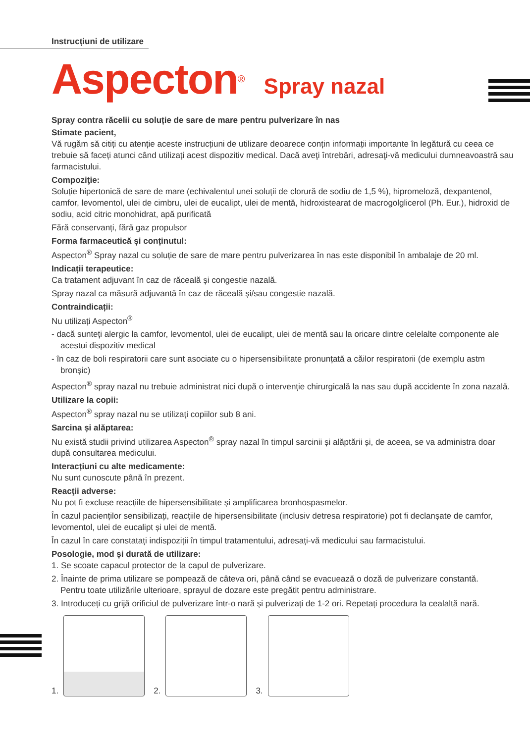Instrucțiuni de utilizare
Aspecton<sup>®</sup> Spray nazal
Spray contra răcelii cu soluție de sare de mare pentru pulverizare în nas
Stimate pacient,
Vă rugăm să citiți cu atenție aceste instrucțiuni de utilizare deoarece conțin informații importante în legătură cu ceea ce trebuie să faceți atunci când utilizați acest dispozitiv medical. Dacă aveţi întrebări, adresaţi-vă medicului dumneavoastră sau farmacistului.
Compoziţie:
Soluție hipertonică de sare de mare (echivalentul unei soluții de clorură de sodiu de 1,5 %), hipromeloză, dexpantenol, camfor, levomentol, ulei de cimbru, ulei de eucalipt, ulei de mentă, hidroxistearat de macrogolglicerol (Ph. Eur.), hidroxid de sodiu, acid citric monohidrat, apă purificată
Fără conservanți, fără gaz propulsor
Forma farmaceutică și conținutul:
Aspecton<sup>®</sup> Spray nazal cu soluție de sare de mare pentru pulverizarea în nas este disponibil în ambalaje de 20 ml.
Indicații terapeutice:
Ca tratament adjuvant în caz de răceală și congestie nazală.
Spray nazal ca măsură adjuvantă în caz de răceală și/sau congestie nazală.
Contraindicații:
Nu utilizați Aspecton<sup>®</sup>
- dacă sunteți alergic la camfor, levomentol, ulei de eucalipt, ulei de mentă sau la oricare dintre celelalte componente ale acestui dispozitiv medical
- în caz de boli respiratorii care sunt asociate cu o hipersensibilitate pronunțată a căilor respiratorii (de exemplu astm bronșic)
Aspecton<sup>®</sup> spray nazal nu trebuie administrat nici după o intervenție chirurgicală la nas sau după accidente în zona nazală.
Utilizare la copii:
Aspecton<sup>®</sup> spray nazal nu se utilizaţi copiilor sub 8 ani.
Sarcina și alăptarea:
Nu există studii privind utilizarea Aspecton<sup>®</sup> spray nazal în timpul sarcinii și alăptării și, de aceea, se va administra doar după consultarea medicului.
Interacțiuni cu alte medicamente:
Nu sunt cunoscute până în prezent.
Reacţii adverse:
Nu pot fi excluse reacțiile de hipersensibilitate și amplificarea bronhospasmelor.
În cazul pacienților sensibilizați, reacțiile de hipersensibilitate (inclusiv detresa respiratorie) pot fi declanșate de camfor, levomentol, ulei de eucalipt și ulei de mentă.
În cazul în care constatați indispoziții în timpul tratamentului, adresați-vă medicului sau farmacistului.
Posologie, mod și durată de utilizare:
1. Se scoate capacul protector de la capul de pulverizare.
2. Înainte de prima utilizare se pompează de câteva ori, până când se evacuează o doză de pulverizare constantă.
Pentru toate utilizările ulterioare, sprayul de dozare este pregătit pentru administrare.
3. Introduceți cu grijă orificiul de pulverizare într-o nară și pulverizați de 1-2 ori. Repetați procedura la cealaltă nară.
1.
2.
3.